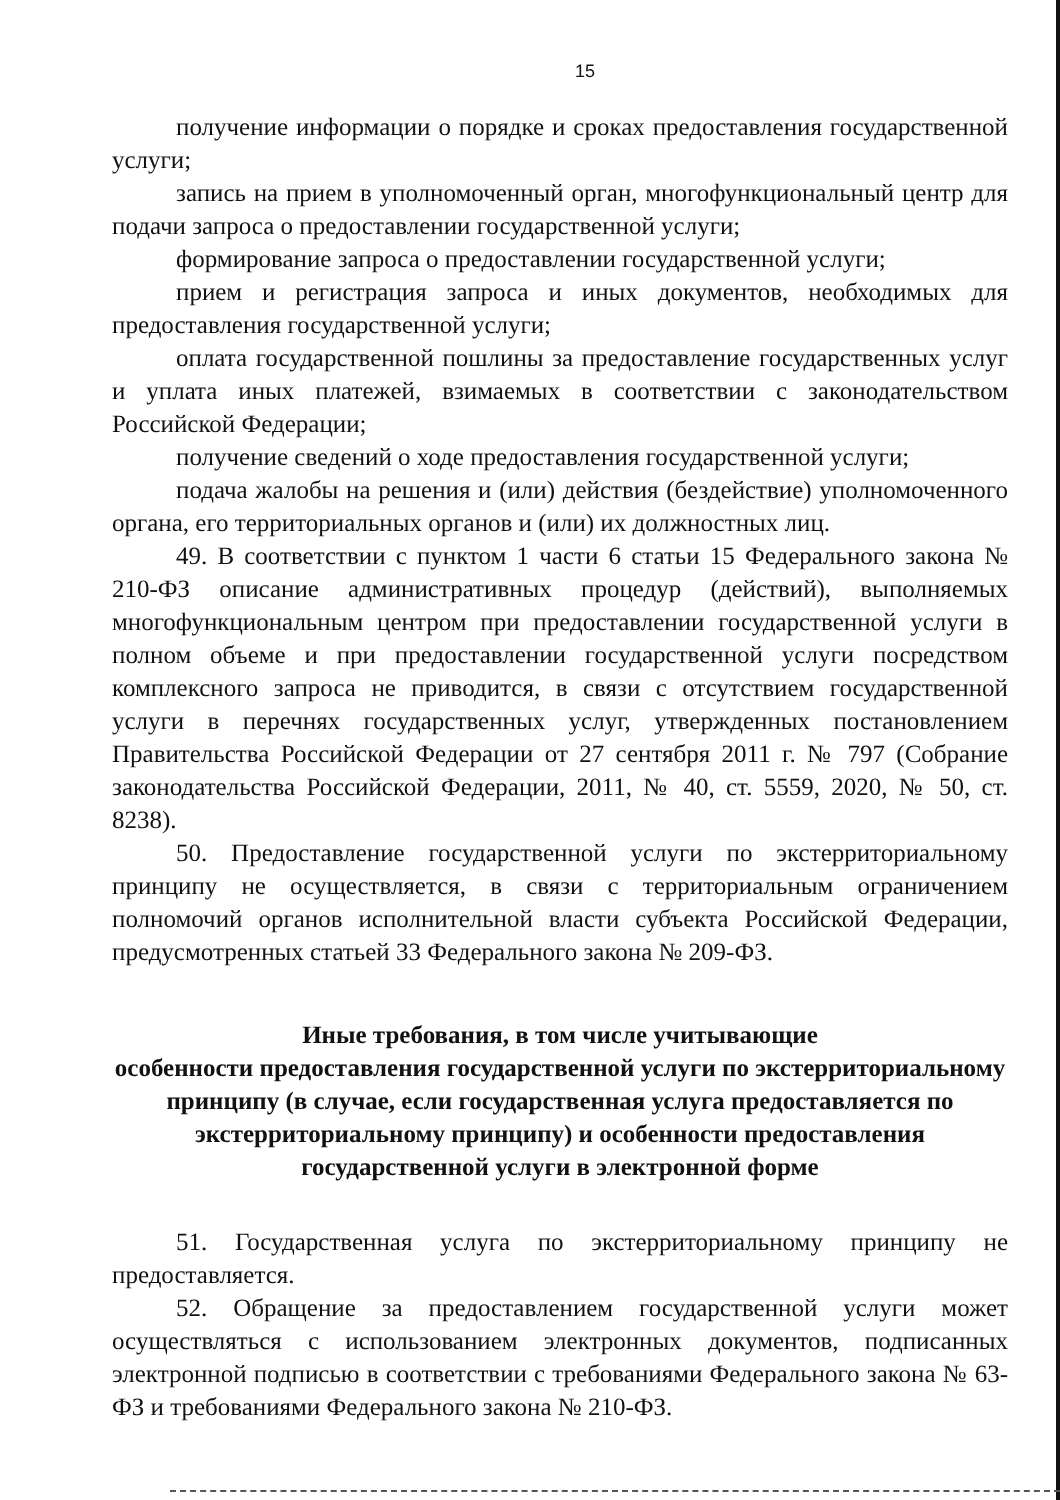15
получение информации о порядке и сроках предоставления государственной услуги;
запись на прием в уполномоченный орган, многофункциональный центр для подачи запроса о предоставлении государственной услуги;
формирование запроса о предоставлении государственной услуги;
прием и регистрация запроса и иных документов, необходимых для предоставления государственной услуги;
оплата государственной пошлины за предоставление государственных услуг и уплата иных платежей, взимаемых в соответствии с законодательством Российской Федерации;
получение сведений о ходе предоставления государственной услуги;
подача жалобы на решения и (или) действия (бездействие) уполномоченного органа, его территориальных органов и (или) их должностных лиц.
49. В соответствии с пунктом 1 части 6 статьи 15 Федерального закона № 210-ФЗ описание административных процедур (действий), выполняемых многофункциональным центром при предоставлении государственной услуги в полном объеме и при предоставлении государственной услуги посредством комплексного запроса не приводится, в связи с отсутствием государственной услуги в перечнях государственных услуг, утвержденных постановлением Правительства Российской Федерации от 27 сентября 2011 г. № 797 (Собрание законодательства Российской Федерации, 2011, № 40, ст. 5559, 2020, № 50, ст. 8238).
50. Предоставление государственной услуги по экстерриториальному принципу не осуществляется, в связи с территориальным ограничением полномочий органов исполнительной власти субъекта Российской Федерации, предусмотренных статьей 33 Федерального закона № 209-ФЗ.
Иные требования, в том числе учитывающие
особенности предоставления государственной услуги по экстерриториальному принципу (в случае, если государственная услуга предоставляется по экстерриториальному принципу) и особенности предоставления государственной услуги в электронной форме
51. Государственная услуга по экстерриториальному принципу не предоставляется.
52. Обращение за предоставлением государственной услуги может осуществляться с использованием электронных документов, подписанных электронной подписью в соответствии с требованиями Федерального закона № 63-ФЗ и требованиями Федерального закона № 210-ФЗ.